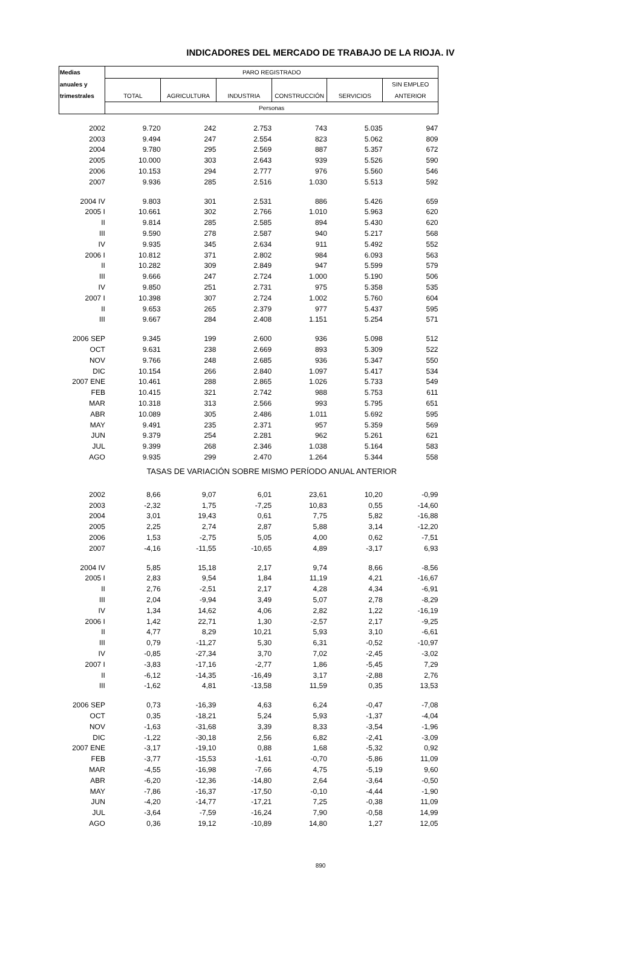INDICADORES DEL MERCADO DE TRABAJO DE LA RIOJA. IV
| Medias | PARO REGISTRADO | | | | | |
| --- | --- | --- | --- | --- | --- | --- |
| anuales y | | | | | | SIN EMPLEO |
| trimestrales | TOTAL | AGRICULTURA | INDUSTRIA | CONSTRUCCIÓN | SERVICIOS | ANTERIOR |
| | Personas | | | | | |
| 2002 | 9.720 | 242 | 2.753 | 743 | 5.035 | 947 |
| 2003 | 9.494 | 247 | 2.554 | 823 | 5.062 | 809 |
| 2004 | 9.780 | 295 | 2.569 | 887 | 5.357 | 672 |
| 2005 | 10.000 | 303 | 2.643 | 939 | 5.526 | 590 |
| 2006 | 10.153 | 294 | 2.777 | 976 | 5.560 | 546 |
| 2007 | 9.936 | 285 | 2.516 | 1.030 | 5.513 | 592 |
| 2004 IV | 9.803 | 301 | 2.531 | 886 | 5.426 | 659 |
| 2005 I | 10.661 | 302 | 2.766 | 1.010 | 5.963 | 620 |
| II | 9.814 | 285 | 2.585 | 894 | 5.430 | 620 |
| III | 9.590 | 278 | 2.587 | 940 | 5.217 | 568 |
| IV | 9.935 | 345 | 2.634 | 911 | 5.492 | 552 |
| 2006 I | 10.812 | 371 | 2.802 | 984 | 6.093 | 563 |
| II | 10.282 | 309 | 2.849 | 947 | 5.599 | 579 |
| III | 9.666 | 247 | 2.724 | 1.000 | 5.190 | 506 |
| IV | 9.850 | 251 | 2.731 | 975 | 5.358 | 535 |
| 2007 I | 10.398 | 307 | 2.724 | 1.002 | 5.760 | 604 |
| II | 9.653 | 265 | 2.379 | 977 | 5.437 | 595 |
| III | 9.667 | 284 | 2.408 | 1.151 | 5.254 | 571 |
| 2006 SEP | 9.345 | 199 | 2.600 | 936 | 5.098 | 512 |
| OCT | 9.631 | 238 | 2.669 | 893 | 5.309 | 522 |
| NOV | 9.766 | 248 | 2.685 | 936 | 5.347 | 550 |
| DIC | 10.154 | 266 | 2.840 | 1.097 | 5.417 | 534 |
| 2007 ENE | 10.461 | 288 | 2.865 | 1.026 | 5.733 | 549 |
| FEB | 10.415 | 321 | 2.742 | 988 | 5.753 | 611 |
| MAR | 10.318 | 313 | 2.566 | 993 | 5.795 | 651 |
| ABR | 10.089 | 305 | 2.486 | 1.011 | 5.692 | 595 |
| MAY | 9.491 | 235 | 2.371 | 957 | 5.359 | 569 |
| JUN | 9.379 | 254 | 2.281 | 962 | 5.261 | 621 |
| JUL | 9.399 | 268 | 2.346 | 1.038 | 5.164 | 583 |
| AGO | 9.935 | 299 | 2.470 | 1.264 | 5.344 | 558 |
| | TASAS DE VARIACIÓN SOBRE MISMO PERÍODO ANUAL ANTERIOR | | | | | |
| 2002 | 8,66 | 9,07 | 6,01 | 23,61 | 10,20 | -0,99 |
| 2003 | -2,32 | 1,75 | -7,25 | 10,83 | 0,55 | -14,60 |
| 2004 | 3,01 | 19,43 | 0,61 | 7,75 | 5,82 | -16,88 |
| 2005 | 2,25 | 2,74 | 2,87 | 5,88 | 3,14 | -12,20 |
| 2006 | 1,53 | -2,75 | 5,05 | 4,00 | 0,62 | -7,51 |
| 2007 | -4,16 | -11,55 | -10,65 | 4,89 | -3,17 | 6,93 |
| 2004 IV | 5,85 | 15,18 | 2,17 | 9,74 | 8,66 | -8,56 |
| 2005 I | 2,83 | 9,54 | 1,84 | 11,19 | 4,21 | -16,67 |
| II | 2,76 | -2,51 | 2,17 | 4,28 | 4,34 | -6,91 |
| III | 2,04 | -9,94 | 3,49 | 5,07 | 2,78 | -8,29 |
| IV | 1,34 | 14,62 | 4,06 | 2,82 | 1,22 | -16,19 |
| 2006 I | 1,42 | 22,71 | 1,30 | -2,57 | 2,17 | -9,25 |
| II | 4,77 | 8,29 | 10,21 | 5,93 | 3,10 | -6,61 |
| III | 0,79 | -11,27 | 5,30 | 6,31 | -0,52 | -10,97 |
| IV | -0,85 | -27,34 | 3,70 | 7,02 | -2,45 | -3,02 |
| 2007 I | -3,83 | -17,16 | -2,77 | 1,86 | -5,45 | 7,29 |
| II | -6,12 | -14,35 | -16,49 | 3,17 | -2,88 | 2,76 |
| III | -1,62 | 4,81 | -13,58 | 11,59 | 0,35 | 13,53 |
| 2006 SEP | 0,73 | -16,39 | 4,63 | 6,24 | -0,47 | -7,08 |
| OCT | 0,35 | -18,21 | 5,24 | 5,93 | -1,37 | -4,04 |
| NOV | -1,63 | -31,68 | 3,39 | 8,33 | -3,54 | -1,96 |
| DIC | -1,22 | -30,18 | 2,56 | 6,82 | -2,41 | -3,09 |
| 2007 ENE | -3,17 | -19,10 | 0,88 | 1,68 | -5,32 | 0,92 |
| FEB | -3,77 | -15,53 | -1,61 | -0,70 | -5,86 | 11,09 |
| MAR | -4,55 | -16,98 | -7,66 | 4,75 | -5,19 | 9,60 |
| ABR | -6,20 | -12,36 | -14,80 | 2,64 | -3,64 | -0,50 |
| MAY | -7,86 | -16,37 | -17,50 | -0,10 | -4,44 | -1,90 |
| JUN | -4,20 | -14,77 | -17,21 | 7,25 | -0,38 | 11,09 |
| JUL | -3,64 | -7,59 | -16,24 | 7,90 | -0,58 | 14,99 |
| AGO | 0,36 | 19,12 | -10,89 | 14,80 | 1,27 | 12,05 |
890